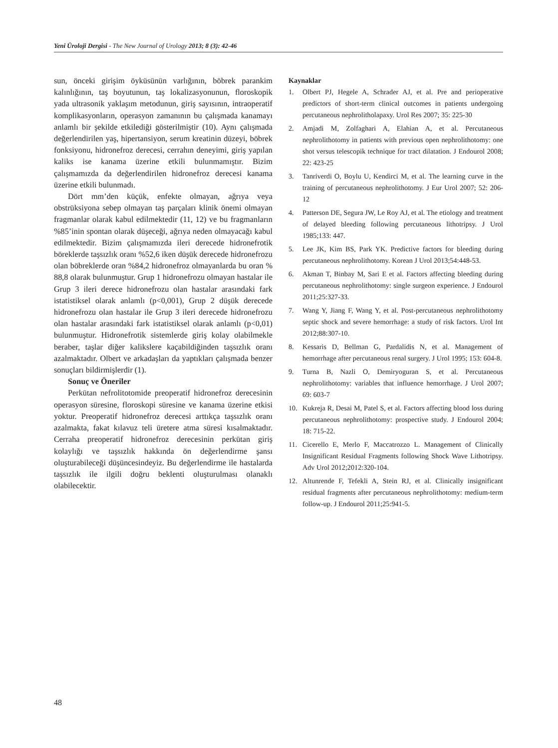Yeni Üroloji Dergisi - The New Journal of Urology 2013; 8 (3): 42-46
sun, önceki girişim öyküsünün varlığının, böbrek parankim kalınlığının, taş boyutunun, taş lokalizasyonunun, floroskopik yada ultrasonik yaklaşım metodunun, giriş sayısının, intraoperatif komplikasyonların, operasyon zamanının bu çalışmada kanamayı anlamlı bir şekilde etkilediği gösterilmiştir (10). Aynı çalışmada değerlendirilen yaş, hipertansiyon, serum kreatinin düzeyi, böbrek fonksiyonu, hidronefroz derecesi, cerrahın deneyimi, giriş yapılan kaliks ise kanama üzerine etkili bulunmamıştır. Bizim çalışmamızda da değerlendirilen hidronefroz derecesi kanama üzerine etkili bulunmadı.
Dört mm’den küçük, enfekte olmayan, ağrıya veya obstrüksiyona sebep olmayan taş parçaları klinik önemi olmayan fragmanlar olarak kabul edilmektedir (11, 12) ve bu fragmanların %85’inin spontan olarak düşeceği, ağrıya neden olmayacağı kabul edilmektedir. Bizim çalışmamızda ileri derecede hidronefrotik böreklerde taşsızlık oranı %52,6 iken düşük derecede hidronefrozu olan böbreklerde oran %84,2 hidronefroz olmayanlarda bu oran % 88,8 olarak bulunmuştur. Grup 1 hidronefrozu olmayan hastalar ile Grup 3 ileri derece hidronefrozu olan hastalar arasındaki fark istatistiksel olarak anlamlı (p<0,001), Grup 2 düşük derecede hidronefrozu olan hastalar ile Grup 3 ileri derecede hidronefrozu olan hastalar arasındaki fark istatistiksel olarak anlamlı (p<0,01) bulunmuştur. Hidronefrotik sistemlerde giriş kolay olabilmekle beraber, taşlar diğer kalikslere kaçabildiğinden taşsızlık oranı azalmaktadır. Olbert ve arkadaşları da yaptıkları çalışmada benzer sonuçları bildirmişlerdir (1).
Sonuç ve Öneriler
Perkütan nefrolitotomide preoperatif hidronefroz derecesinin operasyon süresine, floroskopi süresine ve kanama üzerine etkisi yoktur. Preoperatif hidronefroz derecesi arttıkça taşsızlık oranı azalmakta, fakat kılavuz teli üretere atma süresi kısalmaktadır. Cerraha preoperatif hidronefroz derecesinin perkütan giriş kolaylığı ve taşsızlık hakkında ön değerlendirme şansı oluşturabileceği düşüncesindeyiz. Bu değerlendirme ile hastalarda taşsızlık ile ilgili doğru beklenti oluşturulması olanaklı olabilecektir.
Kaynaklar
1. Olbert PJ, Hegele A, Schrader AJ, et al. Pre and perioperative predictors of short-term clinical outcomes in patients undergoing percutaneous nephrolitholapaxy. Urol Res 2007; 35: 225-30
2. Amjadi M, Zolfaghari A, Elahian A, et al. Percutaneous nephrolithotomy in patients with previous open nephrolithotomy: one shot versus telescopik technique for tract dilatation. J Endourol 2008; 22: 423-25
3. Tanriverdi O, Boylu U, Kendirci M, et al. The learning curve in the training of percutaneous nephrolithotomy. J Eur Urol 2007; 52: 206-12
4. Patterson DE, Segura JW, Le Roy AJ, et al. The etiology and treatment of delayed bleeding following percutaneous lithotripsy. J Urol 1985;133: 447.
5. Lee JK, Kim BS, Park YK. Predictive factors for bleeding during percutaneous nephrolithotomy. Korean J Urol 2013;54:448-53.
6. Akman T, Binbay M, Sari E et al. Factors affecting bleeding during percutaneous nephrolithotomy: single surgeon experience. J Endourol 2011;25:327-33.
7. Wang Y, Jiang F, Wang Y, et al. Post-percutaneous nephrolithotomy septic shock and severe hemorrhage: a study of risk factors. Urol Int 2012;88:307-10.
8. Kessaris D, Bellman G, Pardalidis N, et al. Management of hemorrhage after percutaneous renal surgery. J Urol 1995; 153: 604-8.
9. Turna B, Nazli O, Demiryoguran S, et al. Percutaneous nephrolithotomy: variables that influence hemorrhage. J Urol 2007; 69: 603-7
10. Kukreja R, Desai M, Patel S, et al. Factors affecting blood loss during percutaneous nephrolithotomy: prospective study. J Endourol 2004; 18: 715-22.
11. Cicerello E, Merlo F, Maccatrozzo L. Management of Clinically Insignificant Residual Fragments following Shock Wave Lithotripsy. Adv Urol 2012;2012:320-104.
12. Altunrende F, Tefekli A, Stein RJ, et al. Clinically insignificant residual fragments after percutaneous nephrolithotomy: medium-term follow-up. J Endourol 2011;25:941-5.
48